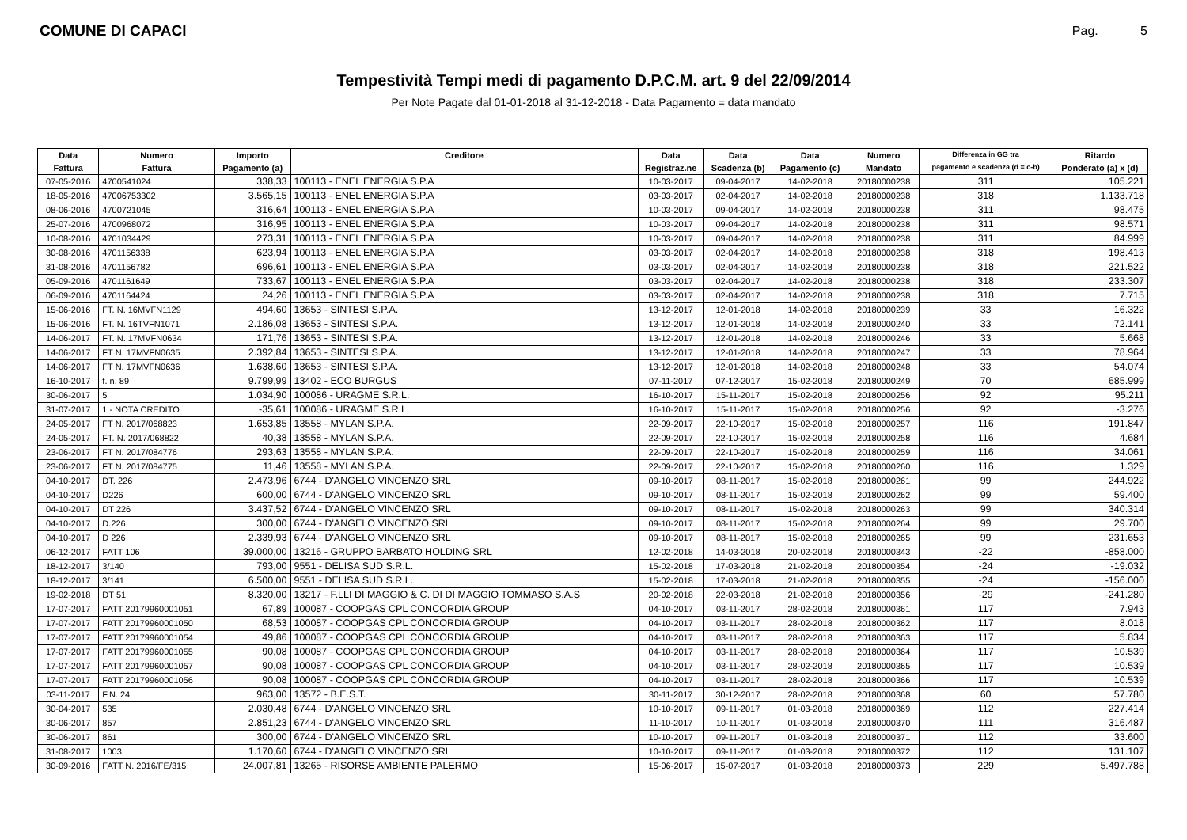COMUNE DI CAPACI
Pag. 5
Tempestività Tempi medi di pagamento D.P.C.M. art. 9 del 22/09/2014
Per Note Pagate dal 01-01-2018 al 31-12-2018 - Data Pagamento = data mandato
| Data | Numero | Importo | Creditore | Data | Data | Data | Numero | Differenza in GG tra | Ritardo |
| --- | --- | --- | --- | --- | --- | --- | --- | --- | --- |
| Fattura | Fattura | Pagamento (a) | | Registraz.ne | Scadenza (b) | Pagamento (c) | Mandato | pagamento e scadenza (d = c-b) | Ponderato (a) x (d) |
| 07-05-2016 | 4700541024 | 338,33 | 100113 - ENEL ENERGIA S.P.A | 10-03-2017 | 09-04-2017 | 14-02-2018 | 20180000238 | 311 | 105.221 |
| 18-05-2016 | 47006753302 | 3.565,15 | 100113 - ENEL ENERGIA S.P.A | 03-03-2017 | 02-04-2017 | 14-02-2018 | 20180000238 | 318 | 1.133.718 |
| 08-06-2016 | 4700721045 | 316,64 | 100113 - ENEL ENERGIA S.P.A | 10-03-2017 | 09-04-2017 | 14-02-2018 | 20180000238 | 311 | 98.475 |
| 25-07-2016 | 4700968072 | 316,95 | 100113 - ENEL ENERGIA S.P.A | 10-03-2017 | 09-04-2017 | 14-02-2018 | 20180000238 | 311 | 98.571 |
| 10-08-2016 | 4701034429 | 273,31 | 100113 - ENEL ENERGIA S.P.A | 10-03-2017 | 09-04-2017 | 14-02-2018 | 20180000238 | 311 | 84.999 |
| 30-08-2016 | 4701156338 | 623,94 | 100113 - ENEL ENERGIA S.P.A | 03-03-2017 | 02-04-2017 | 14-02-2018 | 20180000238 | 318 | 198.413 |
| 31-08-2016 | 4701156782 | 696,61 | 100113 - ENEL ENERGIA S.P.A | 03-03-2017 | 02-04-2017 | 14-02-2018 | 20180000238 | 318 | 221.522 |
| 05-09-2016 | 4701161649 | 733,67 | 100113 - ENEL ENERGIA S.P.A | 03-03-2017 | 02-04-2017 | 14-02-2018 | 20180000238 | 318 | 233.307 |
| 06-09-2016 | 4701164424 | 24,26 | 100113 - ENEL ENERGIA S.P.A | 03-03-2017 | 02-04-2017 | 14-02-2018 | 20180000238 | 318 | 7.715 |
| 15-06-2016 | FT. N. 16MVFN1129 | 494,60 | 13653 - SINTESI S.P.A. | 13-12-2017 | 12-01-2018 | 14-02-2018 | 20180000239 | 33 | 16.322 |
| 15-06-2016 | FT. N. 16TVFN1071 | 2.186,08 | 13653 - SINTESI S.P.A. | 13-12-2017 | 12-01-2018 | 14-02-2018 | 20180000240 | 33 | 72.141 |
| 14-06-2017 | FT. N. 17MVFN0634 | 171,76 | 13653 - SINTESI S.P.A. | 13-12-2017 | 12-01-2018 | 14-02-2018 | 20180000246 | 33 | 5.668 |
| 14-06-2017 | FT N. 17MVFN0635 | 2.392,84 | 13653 - SINTESI S.P.A. | 13-12-2017 | 12-01-2018 | 14-02-2018 | 20180000247 | 33 | 78.964 |
| 14-06-2017 | FT N. 17MVFN0636 | 1.638,60 | 13653 - SINTESI S.P.A. | 13-12-2017 | 12-01-2018 | 14-02-2018 | 20180000248 | 33 | 54.074 |
| 16-10-2017 | f. n. 89 | 9.799,99 | 13402 - ECO BURGUS | 07-11-2017 | 07-12-2017 | 15-02-2018 | 20180000249 | 70 | 685.999 |
| 30-06-2017 | 5 | 1.034,90 | 100086 - URAGME S.R.L. | 16-10-2017 | 15-11-2017 | 15-02-2018 | 20180000256 | 92 | 95.211 |
| 31-07-2017 | 1 - NOTA CREDITO | -35,61 | 100086 - URAGME S.R.L. | 16-10-2017 | 15-11-2017 | 15-02-2018 | 20180000256 | 92 | -3.276 |
| 24-05-2017 | FT N. 2017/068823 | 1.653,85 | 13558 - MYLAN S.P.A. | 22-09-2017 | 22-10-2017 | 15-02-2018 | 20180000257 | 116 | 191.847 |
| 24-05-2017 | FT. N. 2017/068822 | 40,38 | 13558 - MYLAN S.P.A. | 22-09-2017 | 22-10-2017 | 15-02-2018 | 20180000258 | 116 | 4.684 |
| 23-06-2017 | FT N. 2017/084776 | 293,63 | 13558 - MYLAN S.P.A. | 22-09-2017 | 22-10-2017 | 15-02-2018 | 20180000259 | 116 | 34.061 |
| 23-06-2017 | FT N. 2017/084775 | 11,46 | 13558 - MYLAN S.P.A. | 22-09-2017 | 22-10-2017 | 15-02-2018 | 20180000260 | 116 | 1.329 |
| 04-10-2017 | DT. 226 | 2.473,96 | 6744 - D'ANGELO VINCENZO SRL | 09-10-2017 | 08-11-2017 | 15-02-2018 | 20180000261 | 99 | 244.922 |
| 04-10-2017 | D226 | 600,00 | 6744 - D'ANGELO VINCENZO SRL | 09-10-2017 | 08-11-2017 | 15-02-2018 | 20180000262 | 99 | 59.400 |
| 04-10-2017 | DT 226 | 3.437,52 | 6744 - D'ANGELO VINCENZO SRL | 09-10-2017 | 08-11-2017 | 15-02-2018 | 20180000263 | 99 | 340.314 |
| 04-10-2017 | D.226 | 300,00 | 6744 - D'ANGELO VINCENZO SRL | 09-10-2017 | 08-11-2017 | 15-02-2018 | 20180000264 | 99 | 29.700 |
| 04-10-2017 | D 226 | 2.339,93 | 6744 - D'ANGELO VINCENZO SRL | 09-10-2017 | 08-11-2017 | 15-02-2018 | 20180000265 | 99 | 231.653 |
| 06-12-2017 | FATT 106 | 39.000,00 | 13216 - GRUPPO BARBATO HOLDING SRL | 12-02-2018 | 14-03-2018 | 20-02-2018 | 20180000343 | -22 | -858.000 |
| 18-12-2017 | 3/140 | 793,00 | 9551 - DELISA SUD S.R.L. | 15-02-2018 | 17-03-2018 | 21-02-2018 | 20180000354 | -24 | -19.032 |
| 18-12-2017 | 3/141 | 6.500,00 | 9551 - DELISA SUD S.R.L. | 15-02-2018 | 17-03-2018 | 21-02-2018 | 20180000355 | -24 | -156.000 |
| 19-02-2018 | DT 51 | 8.320,00 | 13217 - F.LLI DI MAGGIO & C. DI DI MAGGIO TOMMASO S.A.S | 20-02-2018 | 22-03-2018 | 21-02-2018 | 20180000356 | -29 | -241.280 |
| 17-07-2017 | FATT 20179960001051 | 67,89 | 100087 - COOPGAS CPL CONCORDIA GROUP | 04-10-2017 | 03-11-2017 | 28-02-2018 | 20180000361 | 117 | 7.943 |
| 17-07-2017 | FATT 20179960001050 | 68,53 | 100087 - COOPGAS CPL CONCORDIA GROUP | 04-10-2017 | 03-11-2017 | 28-02-2018 | 20180000362 | 117 | 8.018 |
| 17-07-2017 | FATT 20179960001054 | 49,86 | 100087 - COOPGAS CPL CONCORDIA GROUP | 04-10-2017 | 03-11-2017 | 28-02-2018 | 20180000363 | 117 | 5.834 |
| 17-07-2017 | FATT 20179960001055 | 90,08 | 100087 - COOPGAS CPL CONCORDIA GROUP | 04-10-2017 | 03-11-2017 | 28-02-2018 | 20180000364 | 117 | 10.539 |
| 17-07-2017 | FATT 20179960001057 | 90,08 | 100087 - COOPGAS CPL CONCORDIA GROUP | 04-10-2017 | 03-11-2017 | 28-02-2018 | 20180000365 | 117 | 10.539 |
| 17-07-2017 | FATT 20179960001056 | 90,08 | 100087 - COOPGAS CPL CONCORDIA GROUP | 04-10-2017 | 03-11-2017 | 28-02-2018 | 20180000366 | 117 | 10.539 |
| 03-11-2017 | F.N. 24 | 963,00 | 13572 - B.E.S.T. | 30-11-2017 | 30-12-2017 | 28-02-2018 | 20180000368 | 60 | 57.780 |
| 30-04-2017 | 535 | 2.030,48 | 6744 - D'ANGELO VINCENZO SRL | 10-10-2017 | 09-11-2017 | 01-03-2018 | 20180000369 | 112 | 227.414 |
| 30-06-2017 | 857 | 2.851,23 | 6744 - D'ANGELO VINCENZO SRL | 11-10-2017 | 10-11-2017 | 01-03-2018 | 20180000370 | 111 | 316.487 |
| 30-06-2017 | 861 | 300,00 | 6744 - D'ANGELO VINCENZO SRL | 10-10-2017 | 09-11-2017 | 01-03-2018 | 20180000371 | 112 | 33.600 |
| 31-08-2017 | 1003 | 1.170,60 | 6744 - D'ANGELO VINCENZO SRL | 10-10-2017 | 09-11-2017 | 01-03-2018 | 20180000372 | 112 | 131.107 |
| 30-09-2016 | FATT N. 2016/FE/315 | 24.007,81 | 13265 - RISORSE AMBIENTE PALERMO | 15-06-2017 | 15-07-2017 | 01-03-2018 | 20180000373 | 229 | 5.497.788 |